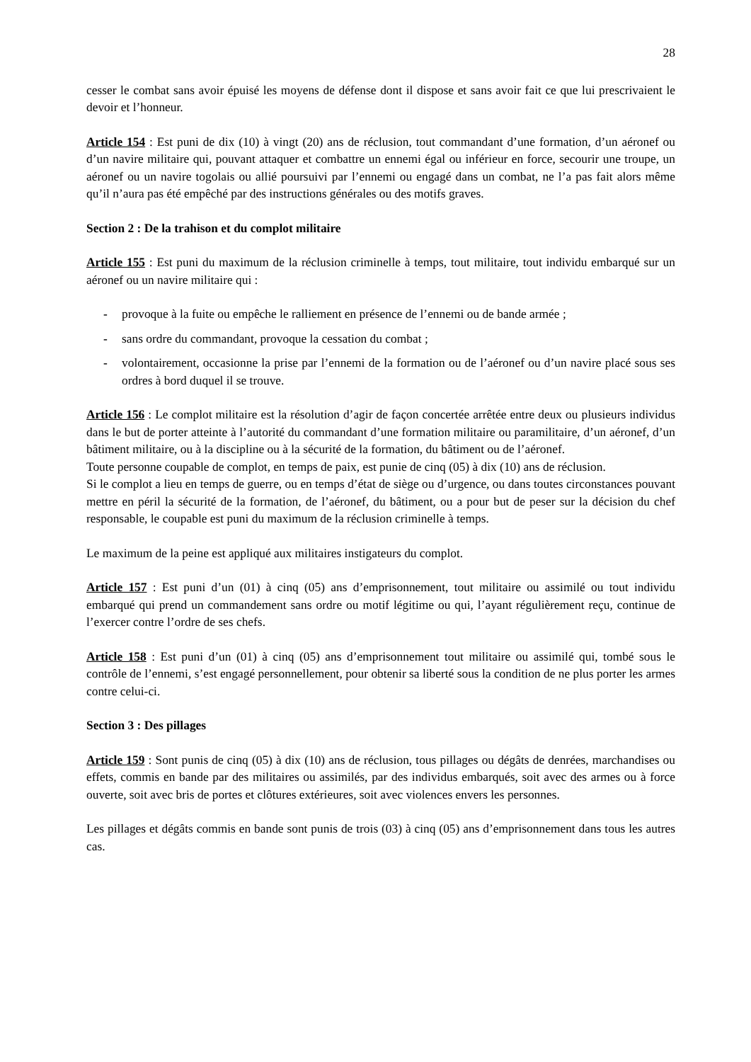28
cesser le combat sans avoir épuisé les moyens de défense dont il dispose et sans avoir fait ce que lui prescrivaient le devoir et l’honneur.
Article 154 : Est puni de dix (10) à vingt (20) ans de réclusion, tout commandant d’une formation, d’un aéronef ou d’un navire militaire qui, pouvant attaquer et combattre un ennemi égal ou inférieur en force, secourir une troupe, un aéronef ou un navire togolais ou allié poursuivi par l’ennemi ou engagé dans un combat, ne l’a pas fait alors même qu’il n’aura pas été empêché par des instructions générales ou des motifs graves.
Section 2 : De la trahison et du complot militaire
Article 155 : Est puni du maximum de la réclusion criminelle à temps, tout militaire, tout individu embarqué sur un aéronef ou un navire militaire qui :
- provoque à la fuite ou empêche le ralliement en présence de l’ennemi ou de bande armée ;
- sans ordre du commandant, provoque la cessation du combat ;
- volontairement, occasionne la prise par l’ennemi de la formation ou de l’aéronef ou d’un navire placé sous ses ordres à bord duquel il se trouve.
Article 156 : Le complot militaire est la résolution d’agir de façon concertée arrêtée entre deux ou plusieurs individus dans le but de porter atteinte à l’autorité du commandant d’une formation militaire ou paramilitaire, d’un aéronef, d’un bâtiment militaire, ou à la discipline ou à la sécurité de la formation, du bâtiment ou de l’aéronef.
Toute personne coupable de complot, en temps de paix, est punie de cinq (05) à dix (10) ans de réclusion.
Si le complot a lieu en temps de guerre, ou en temps d’état de siège ou d’urgence, ou dans toutes circonstances pouvant mettre en péril la sécurité de la formation, de l’aéronef, du bâtiment, ou a pour but de peser sur la décision du chef responsable, le coupable est puni du maximum de la réclusion criminelle à temps.
Le maximum de la peine est appliqué aux militaires instigateurs du complot.
Article 157 : Est puni d’un (01) à cinq (05) ans d’emprisonnement, tout militaire ou assimilé ou tout individu embarqué qui prend un commandement sans ordre ou motif légitime ou qui, l’ayant régulièrement reçu, continue de l’exercer contre l’ordre de ses chefs.
Article 158 : Est puni d’un (01) à cinq (05) ans d’emprisonnement tout militaire ou assimilé qui, tombé sous le contrôle de l’ennemi, s’est engagé personnellement, pour obtenir sa liberté sous la condition de ne plus porter les armes contre celui-ci.
Section 3 : Des pillages
Article 159 : Sont punis de cinq (05) à dix (10) ans de réclusion, tous pillages ou dégâts de denrées, marchandises ou effets, commis en bande par des militaires ou assimilés, par des individus embarqués, soit avec des armes ou à force ouverte, soit avec bris de portes et clôtures extérieures, soit avec violences envers les personnes.
Les pillages et dégâts commis en bande sont punis de trois (03) à cinq (05) ans d’emprisonnement dans tous les autres cas.